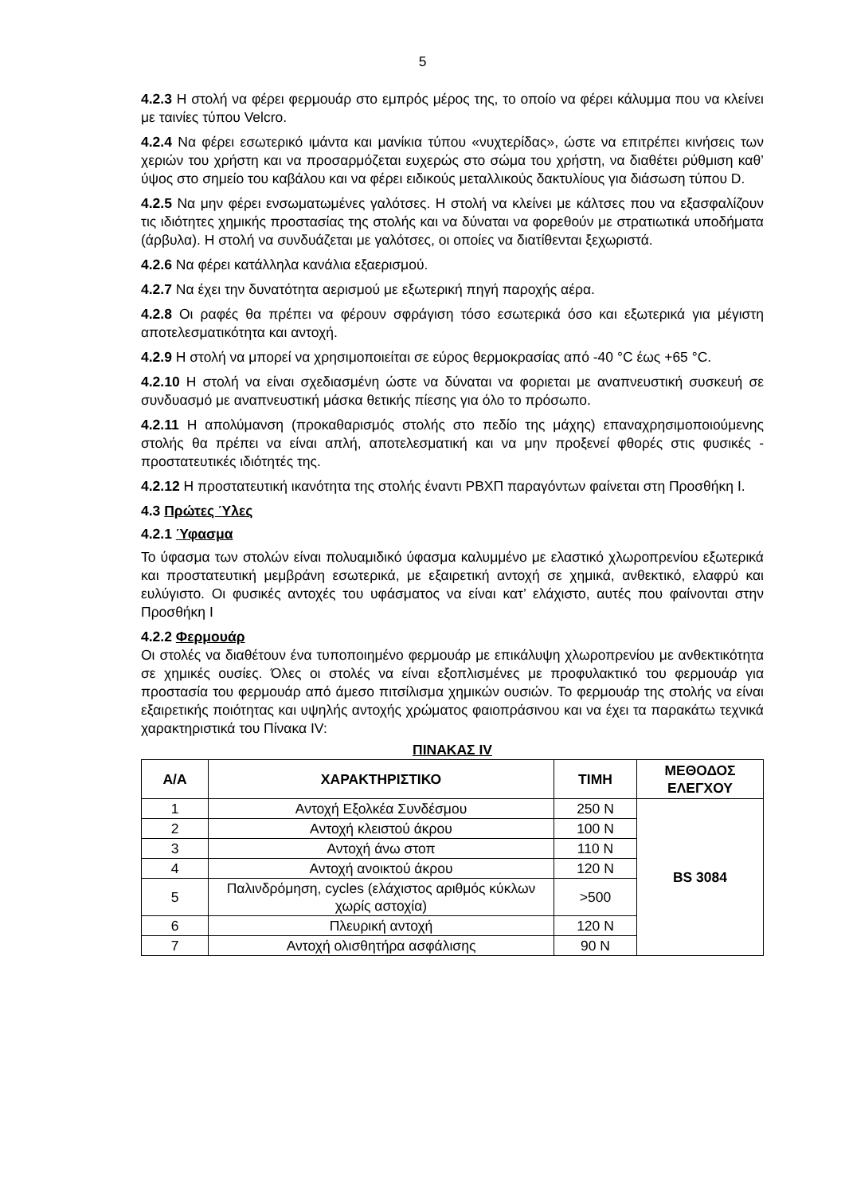5
4.2.3 Η στολή να φέρει φερμουάρ στο εμπρός μέρος της, το οποίο να φέρει κάλυμμα που να κλείνει με ταινίες τύπου Velcro.
4.2.4 Να φέρει εσωτερικό ιμάντα και μανίκια τύπου «νυχτερίδας», ώστε να επιτρέπει κινήσεις των χεριών του χρήστη και να προσαρμόζεται ευχερώς στο σώμα του χρήστη, να διαθέτει ρύθμιση καθ’ ύψος στο σημείο του καβάλου και να φέρει ειδικούς μεταλλικούς δακτυλίους για διάσωση τύπου D.
4.2.5 Να μην φέρει ενσωματωμένες γαλότσες. Η στολή να κλείνει με κάλτσες που να εξασφαλίζουν τις ιδιότητες χημικής προστασίας της στολής και να δύναται να φορεθούν με στρατιωτικά υποδήματα (άρβυλα). Η στολή να συνδυάζεται με γαλότσες, οι οποίες να διατίθενται ξεχωριστά.
4.2.6 Να φέρει κατάλληλα κανάλια εξαερισμού.
4.2.7 Να έχει την δυνατότητα αερισμού με εξωτερική πηγή παροχής αέρα.
4.2.8 Οι ραφές θα πρέπει να φέρουν σφράγιση τόσο εσωτερικά όσο και εξωτερικά για μέγιστη αποτελεσματικότητα και αντοχή.
4.2.9 Η στολή να μπορεί να χρησιμοποιείται σε εύρος θερμοκρασίας από -40 °C έως +65 °C.
4.2.10 Η στολή να είναι σχεδιασμένη ώστε να δύναται να φοριεται με αναπνευστική συσκευή σε συνδυασμό με αναπνευστική μάσκα θετικής πίεσης για όλο το πρόσωπο.
4.2.11 Η απολύμανση (προκαθαρισμός στολής στο πεδίο της μάχης) επαναχρησιμοποιούμενης στολής θα πρέπει να είναι απλή, αποτελεσματική και να μην προξενεί φθορές στις φυσικές - προστατευτικές ιδιότητές της.
4.2.12 Η προστατευτική ικανότητα της στολής έναντι ΡΒΧΠ παραγόντων φαίνεται στη Προσθήκη Ι.
4.3 Πρώτες Ύλες
4.2.1 Ύφασμα
Το ύφασμα των στολών είναι πολυαμιδικό ύφασμα καλυμμένο με ελαστικό χλωροπρενίου εξωτερικά και προστατευτική μεμβράνη εσωτερικά, με εξαιρετική αντοχή σε χημικά, ανθεκτικό, ελαφρύ και ευλύγιστο. Οι φυσικές αντοχές του υφάσματος να είναι κατ’ ελάχιστο, αυτές που φαίνονται στην Προσθήκη Ι
4.2.2 Φερμουάρ
Οι στολές να διαθέτουν ένα τυποποιημένο φερμουάρ με επικάλυψη χλωροπρενίου με ανθεκτικότητα σε χημικές ουσίες. Όλες οι στολές να είναι εξοπλισμένες με προφυλακτικό του φερμουάρ για προστασία του φερμουάρ από άμεσο πιτσίλισμα χημικών ουσιών. Το φερμουάρ της στολής να είναι εξαιρετικής ποιότητας και υψηλής αντοχής χρώματος φαιοπράσινου και να έχει τα παρακάτω τεχνικά χαρακτηριστικά του Πίνακα IV:
ΠΙΝΑΚΑΣ IV
| Α/Α | ΧΑΡΑΚΤΗΡΙΣΤΙΚΟ | ΤΙΜΗ | ΜΕΘΟΔΟΣ ΕΛΕΓΧΟΥ |
| --- | --- | --- | --- |
| 1 | Αντοχή Εξολκέα Συνδέσμου | 250 N | BS 3084 |
| 2 | Αντοχή κλειστού άκρου | 100 N | |
| 3 | Αντοχή άνω στοπ | 110 N | |
| 4 | Αντοχή ανοικτού άκρου | 120 N | |
| 5 | Παλινδρόμηση, cycles (ελάχιστος αριθμός κύκλων χωρίς αστοχία) | >500 | |
| 6 | Πλευρική αντοχή | 120 N | |
| 7 | Αντοχή ολισθητήρα ασφάλισης | 90 N | |